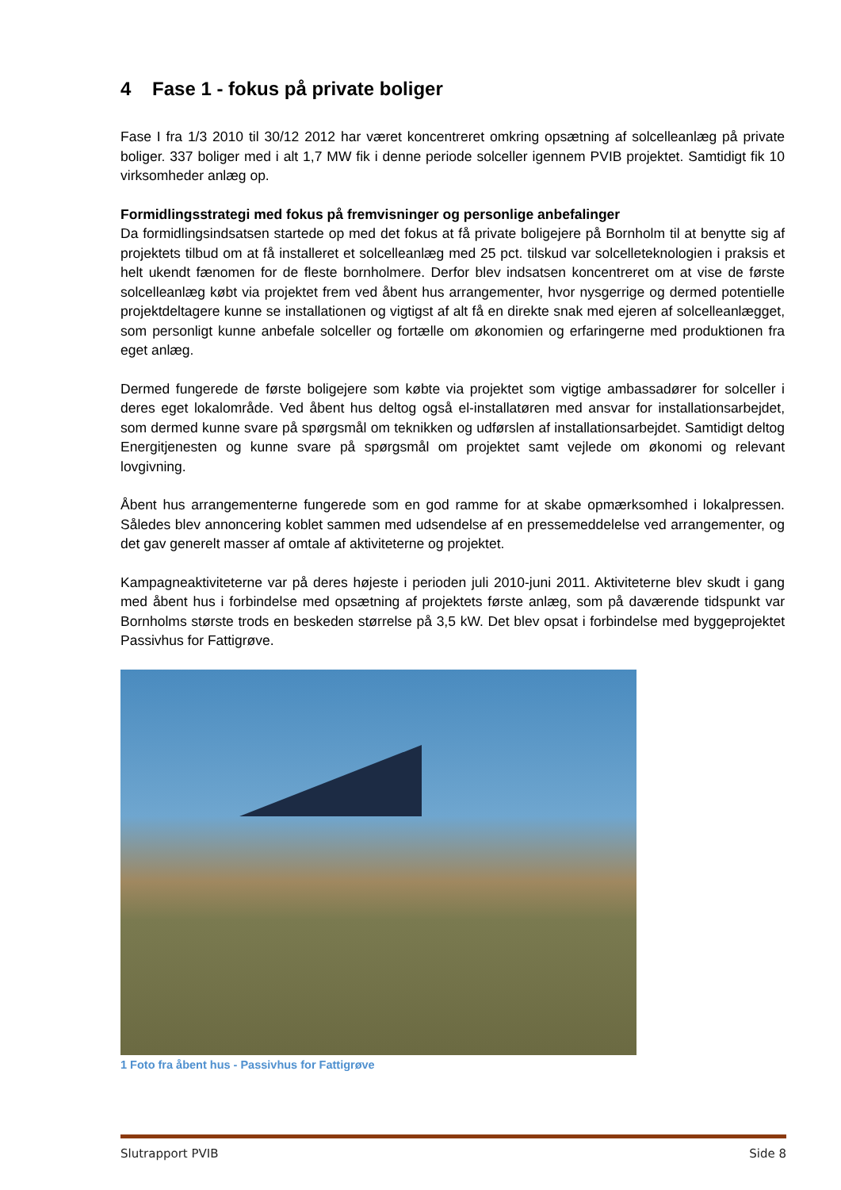4 Fase 1 - fokus på private boliger
Fase I fra 1/3 2010 til 30/12 2012 har været koncentreret omkring opsætning af solcelleanlæg på private boliger. 337 boliger med i alt 1,7 MW fik i denne periode solceller igennem PVIB projektet. Samtidigt fik 10 virksomheder anlæg op.
Formidlingsstrategi med fokus på fremvisninger og personlige anbefalinger
Da formidlingsindsatsen startede op med det fokus at få private boligejere på Bornholm til at benytte sig af projektets tilbud om at få installeret et solcelleanlæg med 25 pct. tilskud var solcelleteknologien i praksis et helt ukendt fænomen for de fleste bornholmere. Derfor blev indsatsen koncentreret om at vise de første solcelleanlæg købt via projektet frem ved åbent hus arrangementer, hvor nysgerrige og dermed potentielle projektdeltagere kunne se installationen og vigtigst af alt få en direkte snak med ejeren af solcelleanlægget, som personligt kunne anbefale solceller og fortælle om økonomien og erfaringerne med produktionen fra eget anlæg.
Dermed fungerede de første boligejere som købte via projektet som vigtige ambassadører for solceller i deres eget lokalområde. Ved åbent hus deltog også el-installatøren med ansvar for installationsarbejdet, som dermed kunne svare på spørgsmål om teknikken og udførslen af installationsarbejdet. Samtidigt deltog Energitjenesten og kunne svare på spørgsmål om projektet samt vejlede om økonomi og relevant lovgivning.
Åbent hus arrangementerne fungerede som en god ramme for at skabe opmærksomhed i lokalpressen. Således blev annoncering koblet sammen med udsendelse af en pressemeddelelse ved arrangementer, og det gav generelt masser af omtale af aktiviteterne og projektet.
Kampagneaktiviteterne var på deres højeste i perioden juli 2010-juni 2011. Aktiviteterne blev skudt i gang med åbent hus i forbindelse med opsætning af projektets første anlæg, som på daværende tidspunkt var Bornholms største trods en beskeden størrelse på 3,5 kW. Det blev opsat i forbindelse med byggeprojektet Passivhus for Fattigrøve.
1 Foto fra åbent hus - Passivhus for Fattigrøve
Slutrapport PVIB Side 8